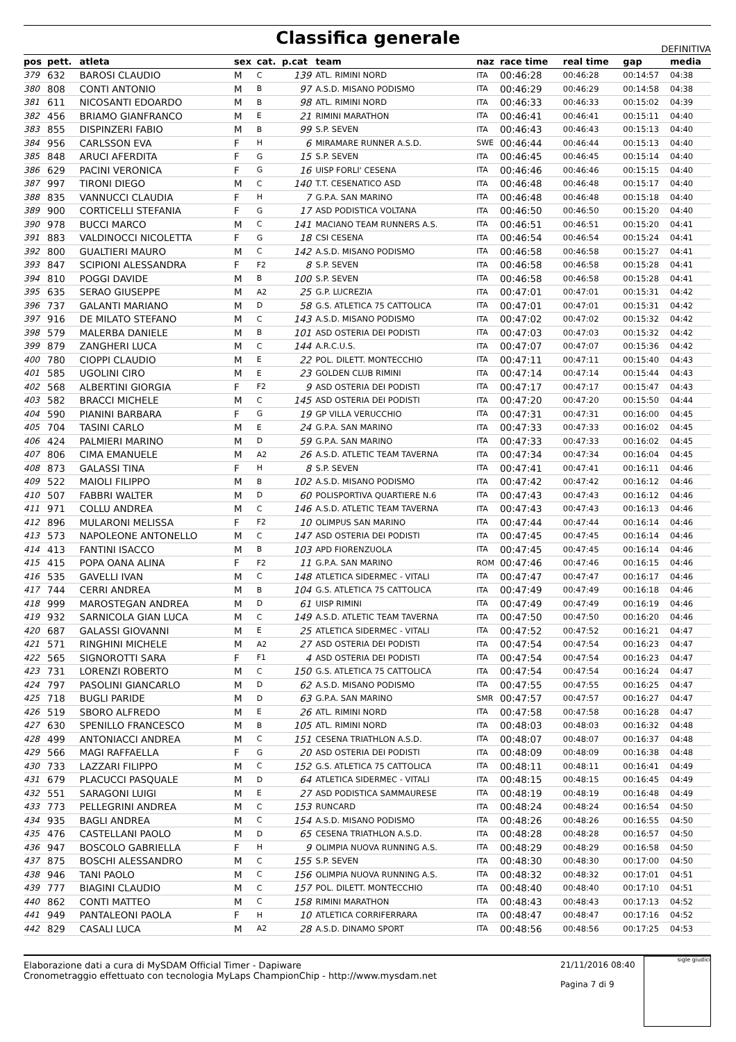Classifica generale
DEFINITIVA
| pos | pett. | atleta | sex | cat. | p.cat | team | naz | race time | real time | gap | media |
| --- | --- | --- | --- | --- | --- | --- | --- | --- | --- | --- | --- |
| 379 | 632 | BAROSI CLAUDIO | M | C | 139 | ATL. RIMINI NORD | ITA | 00:46:28 | 00:46:28 | 00:14:57 | 04:38 |
| 380 | 808 | CONTI ANTONIO | M | B | 97 | A.S.D. MISANO PODISMO | ITA | 00:46:29 | 00:46:29 | 00:14:58 | 04:38 |
| 381 | 611 | NICOSANTI EDOARDO | M | B | 98 | ATL. RIMINI NORD | ITA | 00:46:33 | 00:46:33 | 00:15:02 | 04:39 |
| 382 | 456 | BRIAMO GIANFRANCO | M | E | 21 | RIMINI MARATHON | ITA | 00:46:41 | 00:46:41 | 00:15:11 | 04:40 |
| 383 | 855 | DISPINZERI FABIO | M | B | 99 | S.P. SEVEN | ITA | 00:46:43 | 00:46:43 | 00:15:13 | 04:40 |
| 384 | 956 | CARLSSON EVA | F | H | 6 | MIRAMARE RUNNER A.S.D. | SWE | 00:46:44 | 00:46:44 | 00:15:13 | 04:40 |
| 385 | 848 | ARUCI AFERDITA | F | G | 15 | S.P. SEVEN | ITA | 00:46:45 | 00:46:45 | 00:15:14 | 04:40 |
| 386 | 629 | PACINI VERONICA | F | G | 16 | UISP FORLI' CESENA | ITA | 00:46:46 | 00:46:46 | 00:15:15 | 04:40 |
| 387 | 997 | TIRONI DIEGO | M | C | 140 | T.T. CESENATICO ASD | ITA | 00:46:48 | 00:46:48 | 00:15:17 | 04:40 |
| 388 | 835 | VANNUCCI CLAUDIA | F | H | 7 | G.P.A. SAN MARINO | ITA | 00:46:48 | 00:46:48 | 00:15:18 | 04:40 |
| 389 | 900 | CORTICELLI STEFANIA | F | G | 17 | ASD PODISTICA VOLTANA | ITA | 00:46:50 | 00:46:50 | 00:15:20 | 04:40 |
| 390 | 978 | BUCCI MARCO | M | C | 141 | MACIANO TEAM RUNNERS A.S. | ITA | 00:46:51 | 00:46:51 | 00:15:20 | 04:41 |
| 391 | 883 | VALDINOCCI NICOLETTA | F | G | 18 | CSI CESENA | ITA | 00:46:54 | 00:46:54 | 00:15:24 | 04:41 |
| 392 | 800 | GUALTIERI MAURO | M | C | 142 | A.S.D. MISANO PODISMO | ITA | 00:46:58 | 00:46:58 | 00:15:27 | 04:41 |
| 393 | 847 | SCIPIONI ALESSANDRA | F | F2 | 8 | S.P. SEVEN | ITA | 00:46:58 | 00:46:58 | 00:15:28 | 04:41 |
| 394 | 810 | POGGI DAVIDE | M | B | 100 | S.P. SEVEN | ITA | 00:46:58 | 00:46:58 | 00:15:28 | 04:41 |
| 395 | 635 | SERAO GIUSEPPE | M | A2 | 25 | G.P. LUCREZIA | ITA | 00:47:01 | 00:47:01 | 00:15:31 | 04:42 |
| 396 | 737 | GALANTI MARIANO | M | D | 58 | G.S. ATLETICA 75 CATTOLICA | ITA | 00:47:01 | 00:47:01 | 00:15:31 | 04:42 |
| 397 | 916 | DE MILATO STEFANO | M | C | 143 | A.S.D. MISANO PODISMO | ITA | 00:47:02 | 00:47:02 | 00:15:32 | 04:42 |
| 398 | 579 | MALERBA DANIELE | M | B | 101 | ASD OSTERIA DEI PODISTI | ITA | 00:47:03 | 00:47:03 | 00:15:32 | 04:42 |
| 399 | 879 | ZANGHERI LUCA | M | C | 144 | A.R.C.U.S. | ITA | 00:47:07 | 00:47:07 | 00:15:36 | 04:42 |
| 400 | 780 | CIOPPI CLAUDIO | M | E | 22 | POL. DILETT. MONTECCHIO | ITA | 00:47:11 | 00:47:11 | 00:15:40 | 04:43 |
| 401 | 585 | UGOLINI CIRO | M | E | 23 | GOLDEN CLUB RIMINI | ITA | 00:47:14 | 00:47:14 | 00:15:44 | 04:43 |
| 402 | 568 | ALBERTINI GIORGIA | F | F2 | 9 | ASD OSTERIA DEI PODISTI | ITA | 00:47:17 | 00:47:17 | 00:15:47 | 04:43 |
| 403 | 582 | BRACCI MICHELE | M | C | 145 | ASD OSTERIA DEI PODISTI | ITA | 00:47:20 | 00:47:20 | 00:15:50 | 04:44 |
| 404 | 590 | PIANINI BARBARA | F | G | 19 | GP VILLA VERUCCHIO | ITA | 00:47:31 | 00:47:31 | 00:16:00 | 04:45 |
| 405 | 704 | TASINI CARLO | M | E | 24 | G.P.A. SAN MARINO | ITA | 00:47:33 | 00:47:33 | 00:16:02 | 04:45 |
| 406 | 424 | PALMIERI MARINO | M | D | 59 | G.P.A. SAN MARINO | ITA | 00:47:33 | 00:47:33 | 00:16:02 | 04:45 |
| 407 | 806 | CIMA EMANUELE | M | A2 | 26 | A.S.D. ATLETIC TEAM TAVERNA | ITA | 00:47:34 | 00:47:34 | 00:16:04 | 04:45 |
| 408 | 873 | GALASSI TINA | F | H | 8 | S.P. SEVEN | ITA | 00:47:41 | 00:47:41 | 00:16:11 | 04:46 |
| 409 | 522 | MAIOLI FILIPPO | M | B | 102 | A.S.D. MISANO PODISMO | ITA | 00:47:42 | 00:47:42 | 00:16:12 | 04:46 |
| 410 | 507 | FABBRI WALTER | M | D | 60 | POLISPORTIVA QUARTIERE N.6 | ITA | 00:47:43 | 00:47:43 | 00:16:12 | 04:46 |
| 411 | 971 | COLLU ANDREA | M | C | 146 | A.S.D. ATLETIC TEAM TAVERNA | ITA | 00:47:43 | 00:47:43 | 00:16:13 | 04:46 |
| 412 | 896 | MULARONI MELISSA | F | F2 | 10 | OLIMPUS SAN MARINO | ITA | 00:47:44 | 00:47:44 | 00:16:14 | 04:46 |
| 413 | 573 | NAPOLEONE ANTONELLO | M | C | 147 | ASD OSTERIA DEI PODISTI | ITA | 00:47:45 | 00:47:45 | 00:16:14 | 04:46 |
| 414 | 413 | FANTINI ISACCO | M | B | 103 | APD FIORENZUOLA | ITA | 00:47:45 | 00:47:45 | 00:16:14 | 04:46 |
| 415 | 415 | POPA OANA ALINA | F | F2 | 11 | G.P.A. SAN MARINO | ROM | 00:47:46 | 00:47:46 | 00:16:15 | 04:46 |
| 416 | 535 | GAVELLI IVAN | M | C | 148 | ATLETICA SIDERMEC - VITALI | ITA | 00:47:47 | 00:47:47 | 00:16:17 | 04:46 |
| 417 | 744 | CERRI ANDREA | M | B | 104 | G.S. ATLETICA 75 CATTOLICA | ITA | 00:47:49 | 00:47:49 | 00:16:18 | 04:46 |
| 418 | 999 | MAROSTEGAN ANDREA | M | D | 61 | UISP RIMINI | ITA | 00:47:49 | 00:47:49 | 00:16:19 | 04:46 |
| 419 | 932 | SARNICOLA GIAN LUCA | M | C | 149 | A.S.D. ATLETIC TEAM TAVERNA | ITA | 00:47:50 | 00:47:50 | 00:16:20 | 04:46 |
| 420 | 687 | GALASSI GIOVANNI | M | E | 25 | ATLETICA SIDERMEC - VITALI | ITA | 00:47:52 | 00:47:52 | 00:16:21 | 04:47 |
| 421 | 571 | RINGHINI MICHELE | M | A2 | 27 | ASD OSTERIA DEI PODISTI | ITA | 00:47:54 | 00:47:54 | 00:16:23 | 04:47 |
| 422 | 565 | SIGNOROTTI SARA | F | F1 | 4 | ASD OSTERIA DEI PODISTI | ITA | 00:47:54 | 00:47:54 | 00:16:23 | 04:47 |
| 423 | 731 | LORENZI ROBERTO | M | C | 150 | G.S. ATLETICA 75 CATTOLICA | ITA | 00:47:54 | 00:47:54 | 00:16:24 | 04:47 |
| 424 | 797 | PASOLINI GIANCARLO | M | D | 62 | A.S.D. MISANO PODISMO | ITA | 00:47:55 | 00:47:55 | 00:16:25 | 04:47 |
| 425 | 718 | BUGLI PARIDE | M | D | 63 | G.P.A. SAN MARINO | SMR | 00:47:57 | 00:47:57 | 00:16:27 | 04:47 |
| 426 | 519 | SBORO ALFREDO | M | E | 26 | ATL. RIMINI NORD | ITA | 00:47:58 | 00:47:58 | 00:16:28 | 04:47 |
| 427 | 630 | SPENILLO FRANCESCO | M | B | 105 | ATL. RIMINI NORD | ITA | 00:48:03 | 00:48:03 | 00:16:32 | 04:48 |
| 428 | 499 | ANTONIACCI ANDREA | M | C | 151 | CESENA TRIATHLON A.S.D. | ITA | 00:48:07 | 00:48:07 | 00:16:37 | 04:48 |
| 429 | 566 | MAGI RAFFAELLA | F | G | 20 | ASD OSTERIA DEI PODISTI | ITA | 00:48:09 | 00:48:09 | 00:16:38 | 04:48 |
| 430 | 733 | LAZZARI FILIPPO | M | C | 152 | G.S. ATLETICA 75 CATTOLICA | ITA | 00:48:11 | 00:48:11 | 00:16:41 | 04:49 |
| 431 | 679 | PLACUCCI PASQUALE | M | D | 64 | ATLETICA SIDERMEC - VITALI | ITA | 00:48:15 | 00:48:15 | 00:16:45 | 04:49 |
| 432 | 551 | SARAGONI LUIGI | M | E | 27 | ASD PODISTICA SAMMAURESE | ITA | 00:48:19 | 00:48:19 | 00:16:48 | 04:49 |
| 433 | 773 | PELLEGRINI ANDREA | M | C | 153 | RUNCARD | ITA | 00:48:24 | 00:48:24 | 00:16:54 | 04:50 |
| 434 | 935 | BAGLI ANDREA | M | C | 154 | A.S.D. MISANO PODISMO | ITA | 00:48:26 | 00:48:26 | 00:16:55 | 04:50 |
| 435 | 476 | CASTELLANI PAOLO | M | D | 65 | CESENA TRIATHLON A.S.D. | ITA | 00:48:28 | 00:48:28 | 00:16:57 | 04:50 |
| 436 | 947 | BOSCOLO GABRIELLA | F | H | 9 | OLIMPIA NUOVA RUNNING A.S. | ITA | 00:48:29 | 00:48:29 | 00:16:58 | 04:50 |
| 437 | 875 | BOSCHI ALESSANDRO | M | C | 155 | S.P. SEVEN | ITA | 00:48:30 | 00:48:30 | 00:17:00 | 04:50 |
| 438 | 946 | TANI PAOLO | M | C | 156 | OLIMPIA NUOVA RUNNING A.S. | ITA | 00:48:32 | 00:48:32 | 00:17:01 | 04:51 |
| 439 | 777 | BIAGINI CLAUDIO | M | C | 157 | POL. DILETT. MONTECCHIO | ITA | 00:48:40 | 00:48:40 | 00:17:10 | 04:51 |
| 440 | 862 | CONTI MATTEO | M | C | 158 | RIMINI MARATHON | ITA | 00:48:43 | 00:48:43 | 00:17:13 | 04:52 |
| 441 | 949 | PANTALEONI PAOLA | F | H | 10 | ATLETICA CORRIFERRARA | ITA | 00:48:47 | 00:48:47 | 00:17:16 | 04:52 |
| 442 | 829 | CASALI LUCA | M | A2 | 28 | A.S.D. DINAMO SPORT | ITA | 00:48:56 | 00:48:56 | 00:17:25 | 04:53 |
Elaborazione dati a cura di MySDAM Official Timer - Dapiware
Cronometraggio effettuato con tecnologia MyLaps ChampionChip - http://www.mysdam.net
21/11/2016 08:40
Pagina 7 di 9
sigle giudici